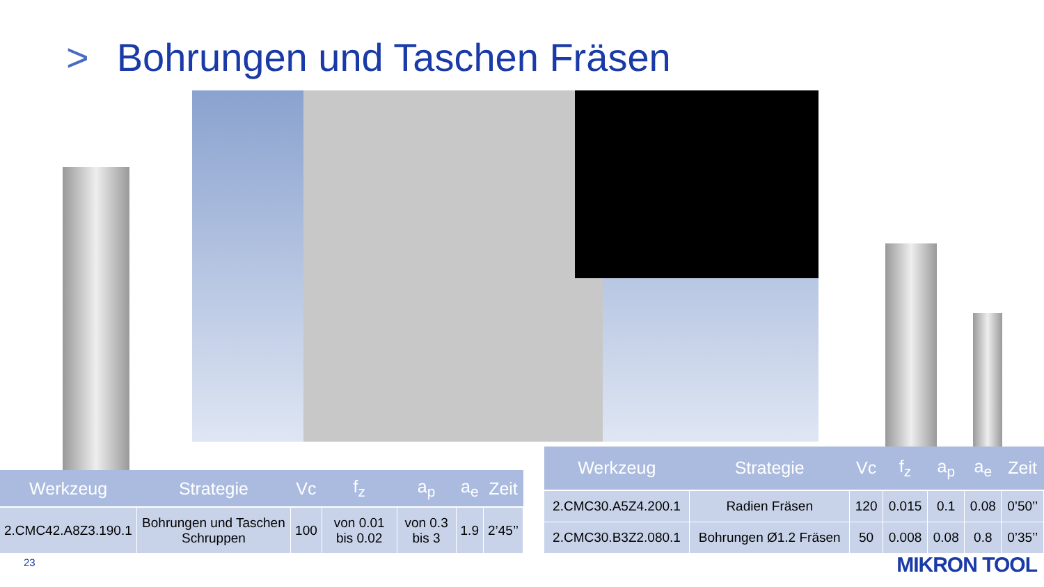> Bohrungen und Taschen Fräsen
| Werkzeug | Strategie | Vc | f<sub>z</sub> | a<sub>p</sub> | a<sub>e</sub> | Zeit |
| --- | --- | --- | --- | --- | --- | --- |
| 2.CMC42.A8Z3.190.1 | Bohrungen und Taschen Schruppen | 100 | von 0.01 bis 0.02 | von 0.3 bis 3 | 1.9 | 2’45’’ |
| Werkzeug | Strategie | Vc | f<sub>z</sub> | a<sub>p</sub> | a<sub>e</sub> | Zeit |
| --- | --- | --- | --- | --- | --- | --- |
| 2.CMC30.A5Z4.200.1 | Radien Fräsen | 120 | 0.015 | 0.1 | 0.08 | 0’50’’ |
| 2.CMC30.B3Z2.080.1 | Bohrungen Ø1.2 Fräsen | 50 | 0.008 | 0.08 | 0.8 | 0’35’’ |
23 MIKRON TOOL